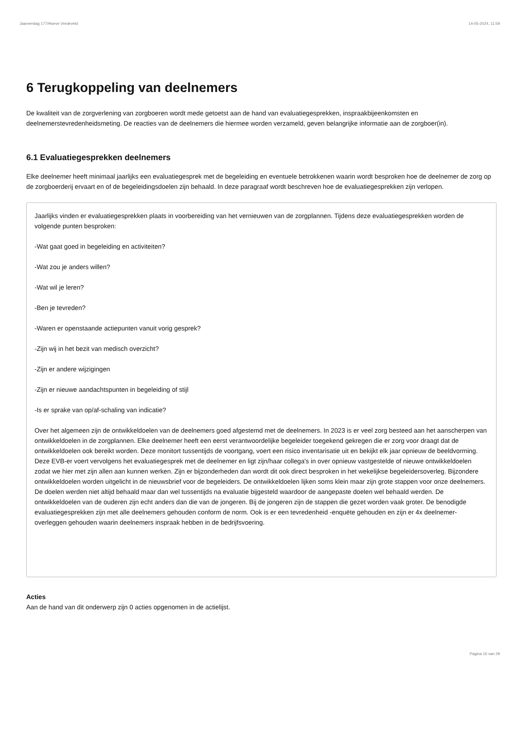Jaarverslag 177/Hoeve Vredeveld 14-05-2024, 11:59
6 Terugkoppeling van deelnemers
De kwaliteit van de zorgverlening van zorgboeren wordt mede getoetst aan de hand van evaluatiegesprekken, inspraakbijeenkomsten en deelnemerstevredenheidsmeting. De reacties van de deelnemers die hiermee worden verzameld, geven belangrijke informatie aan de zorgboer(in).
6.1 Evaluatiegesprekken deelnemers
Elke deelnemer heeft minimaal jaarlijks een evaluatiegesprek met de begeleiding en eventuele betrokkenen waarin wordt besproken hoe de deelnemer de zorg op de zorgboerderij ervaart en of de begeleidingsdoelen zijn behaald. In deze paragraaf wordt beschreven hoe de evaluatiegesprekken zijn verlopen.
Jaarlijks vinden er evaluatiegesprekken plaats in voorbereiding van het vernieuwen van de zorgplannen. Tijdens deze evaluatiegesprekken worden de volgende punten besproken:
-Wat gaat goed in begeleiding en activiteiten?
-Wat zou je anders willen?
-Wat wil je leren?
-Ben je tevreden?
-Waren er openstaande actiepunten vanuit vorig gesprek?
-Zijn wij in het bezit van medisch overzicht?
-Zijn er andere wijzigingen
-Zijn er nieuwe aandachtspunten in begeleiding of stijl
-Is er sprake van op/af-schaling van indicatie?
Over het algemeen zijn de ontwikkeldoelen van de deelnemers goed afgestemd met de deelnemers. In 2023 is er veel zorg besteed aan het aanscherpen van ontwikkeldoelen in de zorgplannen. Elke deelnemer heeft een eerst verantwoordelijke begeleider toegekend gekregen die er zorg voor draagt dat de ontwikkeldoelen ook bereikt worden. Deze monitort tussentijds de voortgang, voert een risico inventarisatie uit en bekijkt elk jaar opnieuw de beeldvorming. Deze EVB-er voert vervolgens het evaluatiegesprek met de deelnemer en ligt zijn/haar collega's in over opnieuw vastgestelde of nieuwe ontwikkeldoelen zodat we hier met zijn allen aan kunnen werken. Zijn er bijzonderheden dan wordt dit ook direct besproken in het wekelijkse begeleidersoverleg. Bijzondere ontwikkeldoelen worden uitgelicht in de nieuwsbrief voor de begeleiders. De ontwikkeldoelen lijken soms klein maar zijn grote stappen voor onze deelnemers. De doelen werden niet altijd behaald maar dan wel tussentijds na evaluatie bijgesteld waardoor de aangepaste doelen wel behaald werden. De ontwikkeldoelen van de ouderen zijn echt anders dan die van de jongeren. Bij de jongeren zijn de stappen die gezet worden vaak groter. De benodigde evaluatiegesprekken zijn met alle deelnemers gehouden conform de norm. Ook is er een tevredenheid -enquëte gehouden en zijn er 4x deelnemer-overleggen gehouden waarin deelnemers inspraak hebben in de bedrijfsvoering.
Acties
Aan de hand van dit onderwerp zijn 0 acties opgenomen in de actielijst.
Pagina 16 van 29